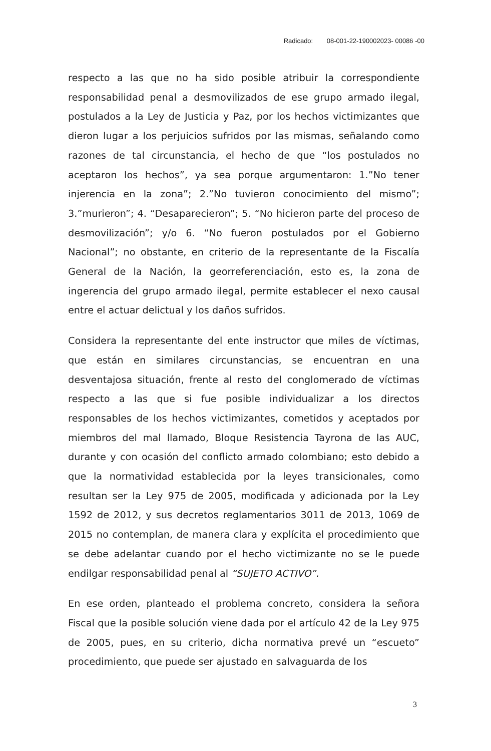Radicado: 08-001-22-190002023- 00086 -00
respecto a las que no ha sido posible atribuir la correspondiente responsabilidad penal a desmovilizados de ese grupo armado ilegal, postulados a la Ley de Justicia y Paz, por los hechos victimizantes que dieron lugar a los perjuicios sufridos por las mismas, señalando como razones de tal circunstancia, el hecho de que “los postulados no aceptaron los hechos”, ya sea porque argumentaron: 1.”No tener injerencia en la zona”; 2.”No tuvieron conocimiento del mismo”; 3.”murieron”; 4. “Desaparecieron”; 5. “No hicieron parte del proceso de desmovilización”; y/o 6. “No fueron postulados por el Gobierno Nacional”; no obstante, en criterio de la representante de la Fiscalía General de la Nación, la georreferenciación, esto es, la zona de ingerencia del grupo armado ilegal, permite establecer el nexo causal entre el actuar delictual y los daños sufridos.
Considera la representante del ente instructor que miles de víctimas, que están en similares circunstancias, se encuentran en una desventajosa situación, frente al resto del conglomerado de víctimas respecto a las que si fue posible individualizar a los directos responsables de los hechos victimizantes, cometidos y aceptados por miembros del mal llamado, Bloque Resistencia Tayrona de las AUC, durante y con ocasión del conflicto armado colombiano; esto debido a que la normatividad establecida por la leyes transicionales, como resultan ser la Ley 975 de 2005, modificada y adicionada por la Ley 1592 de 2012, y sus decretos reglamentarios 3011 de 2013, 1069 de 2015 no contemplan, de manera clara y explícita el procedimiento que se debe adelantar cuando por el hecho victimizante no se le puede endilgar responsabilidad penal al “SUJETO ACTIVO”.
En ese orden, planteado el problema concreto, considera la señora Fiscal que la posible solución viene dada por el artículo 42 de la Ley 975 de 2005, pues, en su criterio, dicha normativa prevé un “escueto” procedimiento, que puede ser ajustado en salvaguarda de los
3